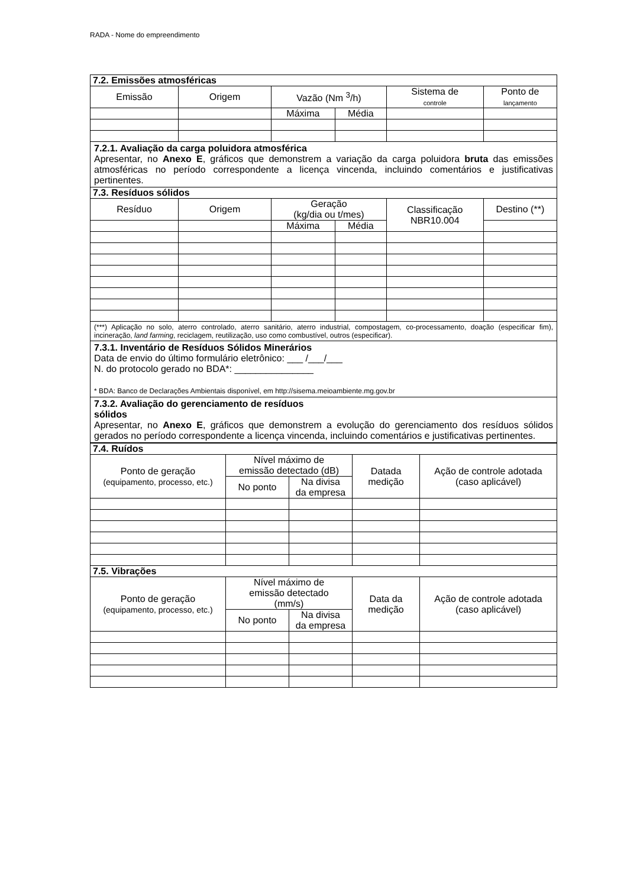RADA - Nome do empreendimento
| 7.2. Emissões atmosféricas | | | | | |
| Emissão | Origem | Vazão (Nm <sup>3</sup>/h) | | Sistema de controle | Ponto de lançamento |
| | | Máxima | Média | | |
| 7.2.1. Avaliação da carga poluidora atmosférica Apresentar, no Anexo E , gráficos que demonstrem a variação da carga poluidora bruta das emissões atmosféricas no período correspondente a licença vincenda, incluindo comentários e justificativas pertinentes. | | | | | |
| 7.3. Resíduos sólidos | | | | | |
| Resíduo | Origem | Geração (kg/dia ou t/mes) | | Classificação NBR10.004 | Destino (**) |
| | | Máxima | Média | | |
| (***) Aplicação no solo, aterro controlado, aterro sanitário, aterro industrial, compostagem, co-processamento, doação (especificar fim), incineração, land farming , reciclagem, reutilização, uso como combustível, outros (especificar). | | | | | |
| 7.3.1. Inventário de Resíduos Sólidos Minerários Data de envio do último formulário eletrônico: ___ /___/___ N. do protocolo gerado no BDA*: _______________ * BDA: Banco de Declarações Ambientais disponível, em http://sisema.meioambiente.mg.gov.br | | | | | |
| 7.3.2. Avaliação do gerenciamento de resíduos sólidos Apresentar, no Anexo E , gráficos que demonstrem a evolução do gerenciamento dos resíduos sólidos gerados no período correspondente a licença vincenda, incluindo comentários e justificativas pertinentes. | | | | | |
| 7.4. Ruídos | | | | |
| Ponto de geração (equipamento, processo, etc.) | Nível máximo de emissão detectado (dB) | | Datada medição | Ação de controle adotada (caso aplicável) |
| | No ponto | Na divisa da empresa | | |
| 7.5. Vibrações | | | | |
| Ponto de geração (equipamento, processo, etc.) | Nível máximo de emissão detectado (mm/s) | | Data da medição | Ação de controle adotada (caso aplicável) |
| | No ponto | Na divisa da empresa | | |